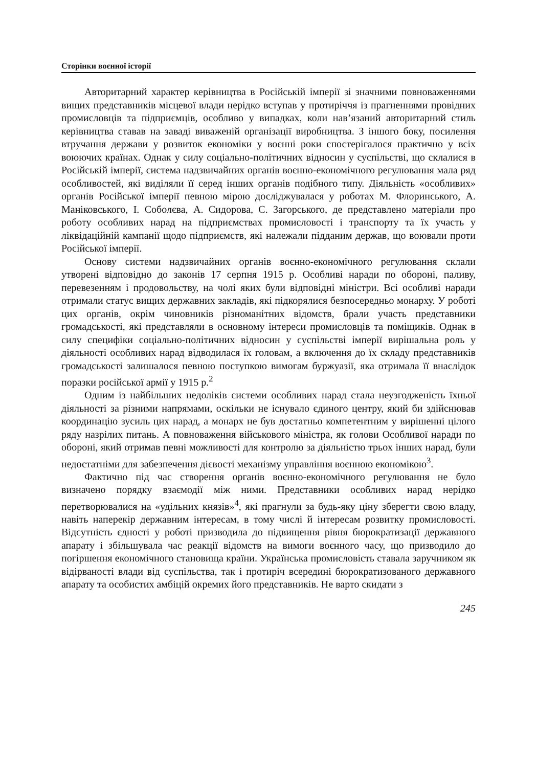Сторінки воєнної історії
Авторитарний характер керівництва в Російській імперії зі значними повноваженнями вищих представників місцевої влади нерідко вступав у протиріччя із прагненнями провідних промисловців та підприємців, особливо у випадках, коли нав’язаний авторитарний стиль керівництва ставав на заваді виваженій організації виробництва. З іншого боку, посилення втручання держави у розвиток економіки у воєнні роки спостерігалося практично у всіх воюючих країнах. Однак у силу соціально-політичних відносин у суспільстві, що склалися в Російській імперії, система надзвичайних органів воєнно-економічного регулювання мала ряд особливостей, які виділяли її серед інших органів подібного типу. Діяльність «особливих» органів Російської імперії певною мірою досліджувалася у роботах М. Флоринського, А. Маніковського, І. Соболєва, А. Сидорова, С. Загорського, де представлено матеріали про роботу особливих нарад на підприємствах промисловості і транспорту та їх участь у ліквідаційній кампанії щодо підприємств, які належали підданим держав, що воювали проти Російської імперії.
Основу системи надзвичайних органів воєнно-економічного регулювання склали утворені відповідно до законів 17 серпня 1915 р. Особливі наради по обороні, паливу, перевезенням і продовольству, на чолі яких були відповідні міністри. Всі особливі наради отримали статус вищих державних закладів, які підкорялися безпосередньо монарху. У роботі цих органів, окрім чиновників різноманітних відомств, брали участь представники громадськості, які представляли в основному інтереси промисловців та поміщиків. Однак в силу специфіки соціально-політичних відносин у суспільстві імперії вирішальна роль у діяльності особливих нарад відводилася їх головам, а включення до їх складу представників громадськості залишалося певною поступкою вимогам буржуазії, яка отримала її внаслідок поразки російської армії у 1915 р.<sup>2</sup>
Одним із найбільших недоліків системи особливих нарад стала неузгодженість їхньої діяльності за різними напрямами, оскільки не існувало єдиного центру, який би здійснював координацію зусиль цих нарад, а монарх не був достатньо компетентним у вирішенні цілого ряду назрілих питань. А повноваження військового міністра, як голови Особливої наради по обороні, який отримав певні можливості для контролю за діяльністю трьох інших нарад, були недостатніми для забезпечення дієвості механізму управління воєнною економікою<sup>3</sup>.
Фактично під час створення органів воєнно-економічного регулювання не було визначено порядку взаємодії між ними. Представники особливих нарад нерідко перетворювалися на «удільних князів»<sup>4</sup>, які прагнули за будь-яку ціну зберегти свою владу, навіть наперекір державним інтересам, в тому числі й інтересам розвитку промисловості. Відсутність єдності у роботі призводила до підвищення рівня бюрократизації державного апарату і збільшувала час реакції відомств на вимоги воєнного часу, що призводило до погіршення економічного становища країни. Українська промисловість ставала заручником як відірваності влади від суспільства, так і протиріч всередині бюрократизованого державного апарату та особистих амбіцій окремих його представників. Не варто скидати з
245